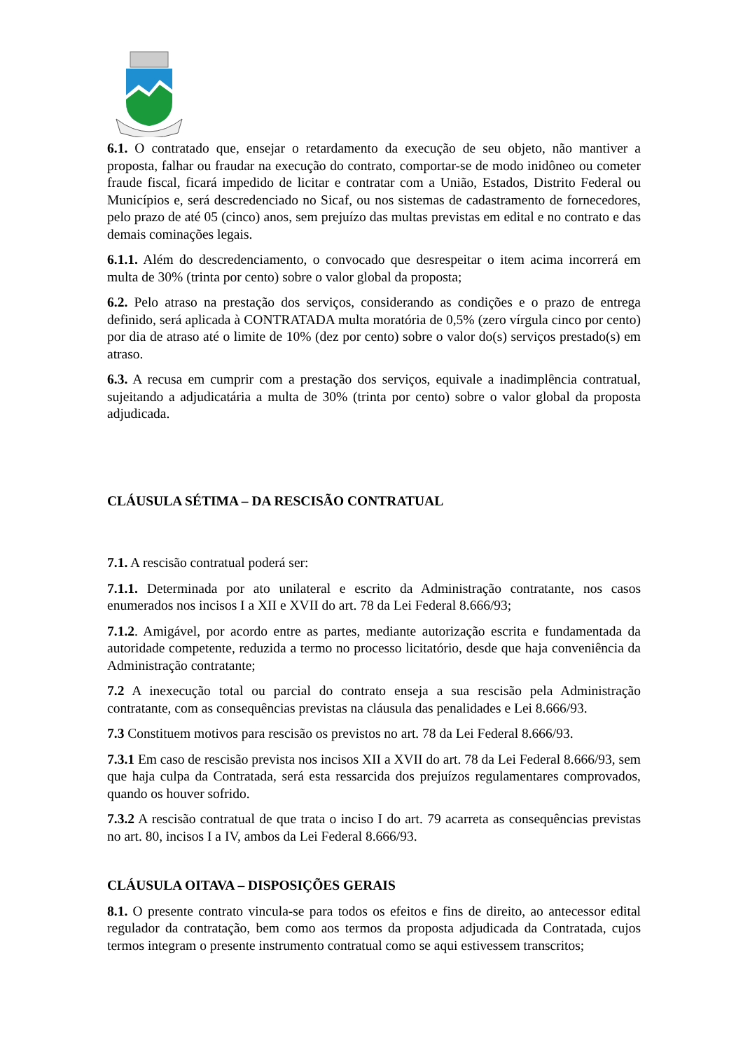6.1. O contratado que, ensejar o retardamento da execução de seu objeto, não mantiver a proposta, falhar ou fraudar na execução do contrato, comportar-se de modo inidôneo ou cometer fraude fiscal, ficará impedido de licitar e contratar com a União, Estados, Distrito Federal ou Municípios e, será descredenciado no Sicaf, ou nos sistemas de cadastramento de fornecedores, pelo prazo de até 05 (cinco) anos, sem prejuízo das multas previstas em edital e no contrato e das demais cominações legais.
6.1.1. Além do descredenciamento, o convocado que desrespeitar o item acima incorrerá em multa de 30% (trinta por cento) sobre o valor global da proposta;
6.2. Pelo atraso na prestação dos serviços, considerando as condições e o prazo de entrega definido, será aplicada à CONTRATADA multa moratória de 0,5% (zero vírgula cinco por cento) por dia de atraso até o limite de 10% (dez por cento) sobre o valor do(s) serviços prestado(s) em atraso.
6.3. A recusa em cumprir com a prestação dos serviços, equivale a inadimplência contratual, sujeitando a adjudicatária a multa de 30% (trinta por cento) sobre o valor global da proposta adjudicada.
CLÁUSULA SÉTIMA – DA RESCISÃO CONTRATUAL
7.1. A rescisão contratual poderá ser:
7.1.1. Determinada por ato unilateral e escrito da Administração contratante, nos casos enumerados nos incisos I a XII e XVII do art. 78 da Lei Federal 8.666/93;
7.1.2. Amigável, por acordo entre as partes, mediante autorização escrita e fundamentada da autoridade competente, reduzida a termo no processo licitatório, desde que haja conveniência da Administração contratante;
7.2 A inexecução total ou parcial do contrato enseja a sua rescisão pela Administração contratante, com as consequências previstas na cláusula das penalidades e Lei 8.666/93.
7.3 Constituem motivos para rescisão os previstos no art. 78 da Lei Federal 8.666/93.
7.3.1 Em caso de rescisão prevista nos incisos XII a XVII do art. 78 da Lei Federal 8.666/93, sem que haja culpa da Contratada, será esta ressarcida dos prejuízos regulamentares comprovados, quando os houver sofrido.
7.3.2 A rescisão contratual de que trata o inciso I do art. 79 acarreta as consequências previstas no art. 80, incisos I a IV, ambos da Lei Federal 8.666/93.
CLÁUSULA OITAVA – DISPOSIÇÕES GERAIS
8.1. O presente contrato vincula-se para todos os efeitos e fins de direito, ao antecessor edital regulador da contratação, bem como aos termos da proposta adjudicada da Contratada, cujos termos integram o presente instrumento contratual como se aqui estivessem transcritos;